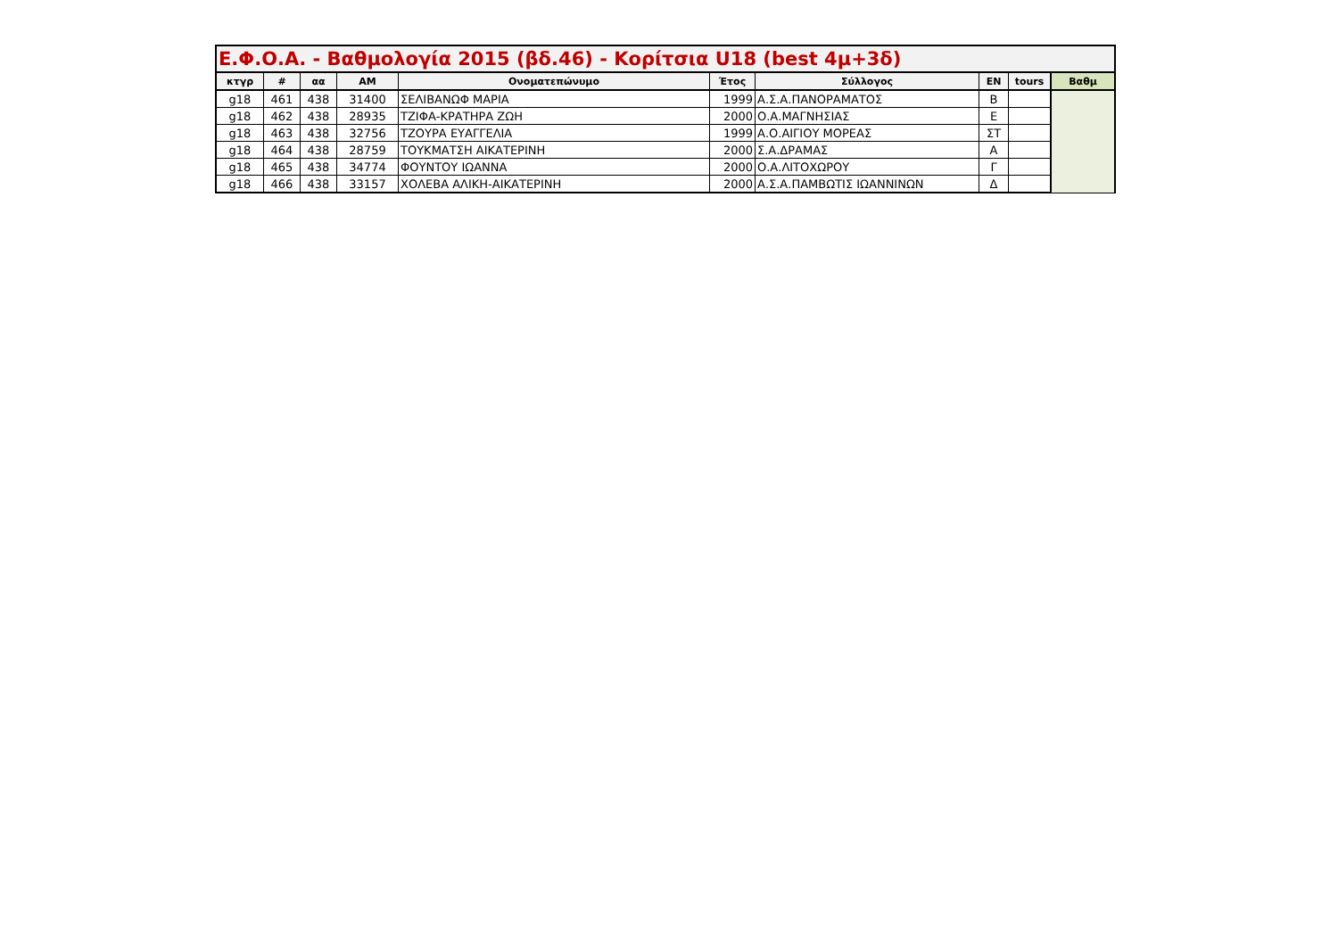| Ε.Φ.Ο.Α. - Βαθμολογία 2015 (βδ.46) - Κορίτσια U18 (best 4μ+3δ) | | | | | | | | | |
| --- | --- | --- | --- | --- | --- | --- | --- | --- | --- |
| κτγρ | # | αα | ΑΜ | Ονοματεπώνυμο | Έτος | Σύλλογος | ΕΝ | tours | Βαθμ |
| g18 | 461 | 438 | 31400 | ΣΕΛΙΒΑΝΩΦ ΜΑΡΙΑ | 1999 | Α.Σ.Α.ΠΑΝΟΡΑΜΑΤΟΣ | Β | | |
| g18 | 462 | 438 | 28935 | ΤΖΙΦΑ-ΚΡΑΤΗΡΑ ΖΩΗ | 2000 | Ο.Α.ΜΑΓΝΗΣΙΑΣ | Ε | | |
| g18 | 463 | 438 | 32756 | ΤΖΟΥΡΑ ΕΥΑΓΓΕΛΙΑ | 1999 | Α.Ο.ΑΙΓΙΟΥ ΜΟΡΕΑΣ | ΣΤ | | |
| g18 | 464 | 438 | 28759 | ΤΟΥΚΜΑΤΣΗ ΑΙΚΑΤΕΡΙΝΗ | 2000 | Σ.Α.ΔΡΑΜΑΣ | Α | | |
| g18 | 465 | 438 | 34774 | ΦΟΥΝΤΟΥ ΙΩΑΝΝΑ | 2000 | Ο.Α.ΛΙΤΟΧΩΡΟΥ | Γ | | |
| g18 | 466 | 438 | 33157 | ΧΟΛΕΒΑ ΑΛΙΚΗ-ΑΙΚΑΤΕΡΙΝΗ | 2000 | Α.Σ.Α.ΠΑΜΒΩΤΙΣ ΙΩΑΝΝΙΝΩΝ | Δ | | |